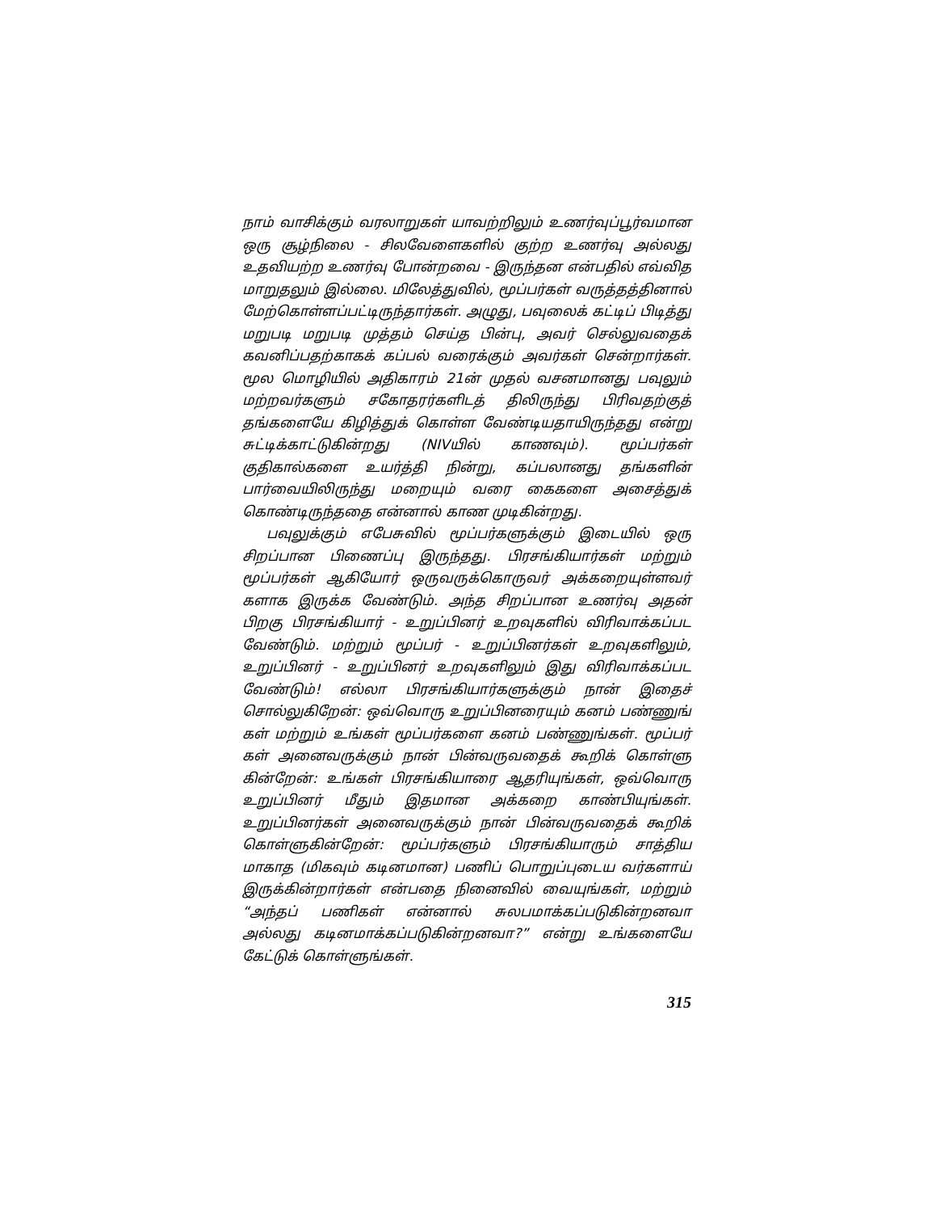நாம் வாசிக்கும் வரலாறுகள் யாவற்றிலும் உணர்வுப்பூர்வமான ஒரு சூழ்நிலை - சிலவேளைகளில் குற்ற உணர்வு அல்லது உதவியற்ற உணர்வு போன்றவை - இருந்தன என்பதில் எவ்வித மாறுதலும் இல்லை. மிலேத்துவில், மூப்பர்கள் வருத்தத்தினால் மேற்கொள்ளப்பட்டிருந்தார்கள். அழுது, பவுலைக் கட்டிப் பிடித்து மறுபடி மறுபடி முத்தம் செய்த பின்பு, அவர் செல்லுவதைக் கவனிப்பதற்காகக் கப்பல் வரைக்கும் அவர்கள் சென்றார்கள். மூல மொழியில் அதிகாரம் 21ன் முதல் வசனமானது பவுலும் மற்றவர்களும் சகோதரர்களிடத் திலிருந்து பிரிவதற்குத் தங்களையே கிழித்துக் கொள்ள வேண்டியதாயிருந்தது என்று சுட்டிக்காட்டுகின்றது (NIVயில் காணவும்). மூப்பர்கள் குதிகால்களை உயர்த்தி நின்று, கப்பலானது தங்களின் பார்வையிலிருந்து மறையும் வரை கைகளை அசைத்துக் கொண்டிருந்ததை என்னால் காண முடிகின்றது.
பவுலுக்கும் எபேசுவில் மூப்பர்களுக்கும் இடையில் ஒரு சிறப்பான பிணைப்பு இருந்தது. பிரசங்கியார்கள் மற்றும் மூப்பர்கள் ஆகியோர் ஒருவருக்கொருவர் அக்கறையுள்ளவர் களாக இருக்க வேண்டும். அந்த சிறப்பான உணர்வு அதன் பிறகு பிரசங்கியார் - உறுப்பினர் உறவுகளில் விரிவாக்கப்பட வேண்டும். மற்றும் மூப்பர் - உறுப்பினர்கள் உறவுகளிலும், உறுப்பினர் - உறுப்பினர் உறவுகளிலும் இது விரிவாக்கப்பட வேண்டும்! எல்லா பிரசங்கியார்களுக்கும் நான் இதைச் சொல்லுகிறேன்: ஒவ்வொரு உறுப்பினரையும் கனம் பண்ணுங் கள் மற்றும் உங்கள் மூப்பர்களை கனம் பண்ணுங்கள். மூப்பர் கள் அனைவருக்கும் நான் பின்வருவதைக் கூறிக் கொள்ளு கின்றேன்: உங்கள் பிரசங்கியாரை ஆதரியுங்கள், ஒவ்வொரு உறுப்பினர் மீதும் இதமான அக்கறை காண்பியுங்கள். உறுப்பினர்கள் அனைவருக்கும் நான் பின்வருவதைக் கூறிக் கொள்ளுகின்றேன்: மூப்பர்களும் பிரசங்கியாரும் சாத்திய மாகாத (மிகவும் கடினமான) பணிப் பொறுப்புடைய வர்களாய் இருக்கின்றார்கள் என்பதை நினைவில் வையுங்கள், மற்றும் “அந்தப் பணிகள் என்னால் சுலபமாக்கப்படுகின்றனவா அல்லது கடினமாக்கப்படுகின்றனவா?” என்று உங்களையே கேட்டுக் கொள்ளுங்கள்.
315